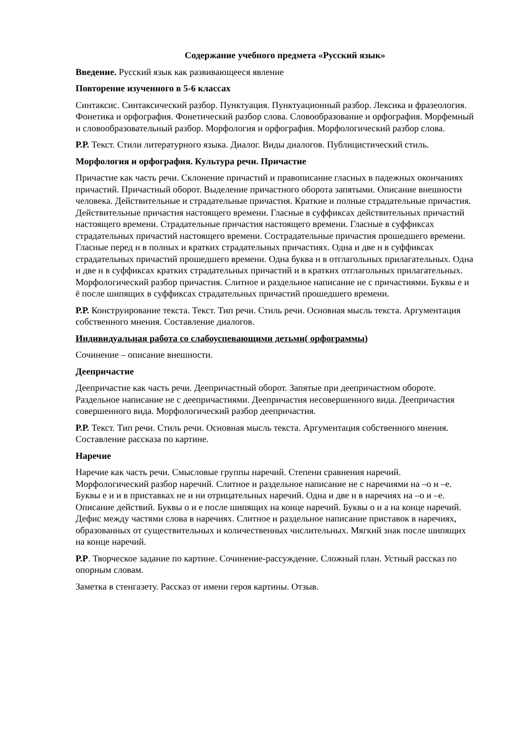Содержание учебного предмета «Русский язык»
Введение. Русский язык как развивающееся явление
Повторение изученного в 5-6 классах
Синтаксис. Синтаксический разбор. Пунктуация. Пунктуационный разбор. Лексика и фразеология. Фонетика и орфография. Фонетический разбор слова. Словообразование и орфография. Морфемный и словообразовательный разбор. Морфология и орфография. Морфологический разбор слова.
Р.Р. Текст. Стили литературного языка. Диалог. Виды диалогов. Публицистический стиль.
Морфология и орфография. Культура речи. Причастие
Причастие как часть речи. Склонение причастий и правописание гласных в падежных окончаниях причастий. Причастный оборот. Выделение причастного оборота запятыми. Описание внешности человека. Действительные и страдательные причастия. Краткие и полные страдательные причастия. Действительные причастия настоящего времени. Гласные в суффиксах действительных причастий настоящего времени. Страдательные причастия настоящего времени. Гласные в суффиксах страдательных причастий настоящего времени. Сострадательные причастия прошедшего времени. Гласные перед н в полных и кратких страдательных причастиях. Одна и две н в суффиксах страдательных причастий прошедшего времени. Одна буква н в отглагольных прилагательных. Одна и две н в суффиксах кратких страдательных причастий и в кратких отглагольных прилагательных. Морфологический разбор причастия. Слитное и раздельное написание не с причастиями. Буквы е и ё после шипящих в суффиксах страдательных причастий прошедшего времени.
Р.Р. Конструирование текста. Текст. Тип речи. Стиль речи. Основная мысль текста. Аргументация собственного мнения. Составление диалогов.
Индивидуальная работа со слабоуспевающими детьми( орфограммы)
Сочинение – описание внешности.
Деепричастие
Деепричастие как часть речи. Деепричастный оборот. Запятые при деепричастном обороте. Раздельное написание не с деепричастиями. Деепричастия несовершенного вида. Деепричастия совершенного вида. Морфологический разбор деепричастия.
Р.Р. Текст. Тип речи. Стиль речи. Основная мысль текста. Аргументация собственного мнения. Составление рассказа по картине.
Наречие
Наречие как часть речи. Смысловые группы наречий. Степени сравнения наречий. Морфологический разбор наречий. Слитное и раздельное написание не с наречиями на –о и –е. Буквы е и и в приставках не и ни отрицательных наречий. Одна и две н в наречиях на –о и –е. Описание действий. Буквы о и е после шипящих на конце наречий. Буквы о и а на конце наречий. Дефис между частями слова в наречиях. Слитное и раздельное написание приставок в наречиях, образованных от существительных и количественных числительных. Мягкий знак после шипящих на конце наречий.
Р.Р. Творческое задание по картине. Сочинение-рассуждение. Сложный план. Устный рассказ по опорным словам.
Заметка в стенгазету. Рассказ от имени героя картины. Отзыв.